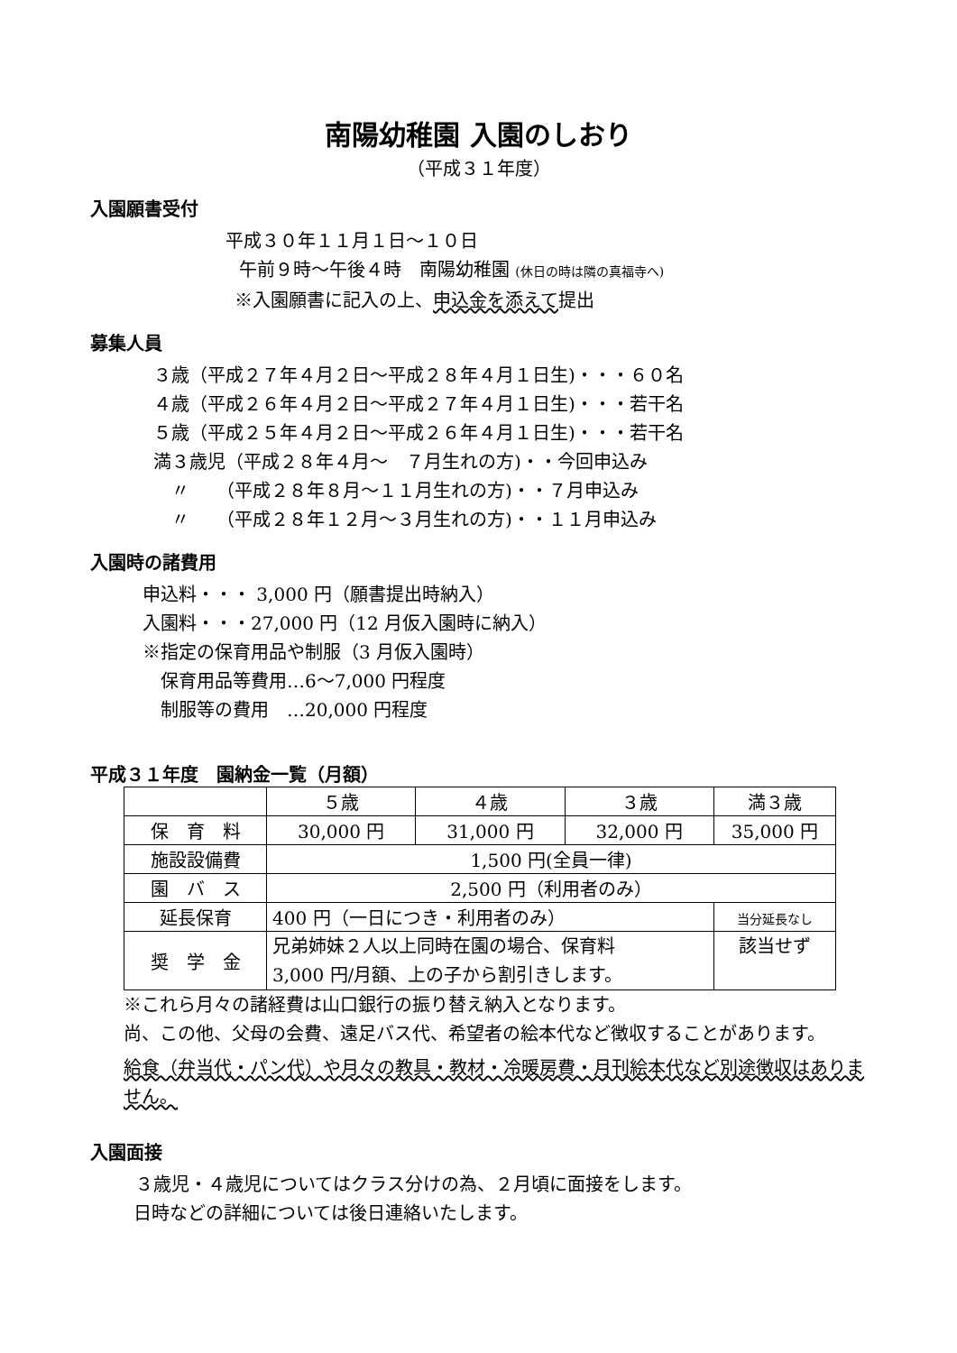南陽幼稚園 入園のしおり
（平成３１年度）
入園願書受付
平成３０年１１月１日～１０日
午前９時～午後４時　南陽幼稚園 (休日の時は隣の真福寺へ)
※入園願書に記入の上、申込金を添えて提出
募集人員
３歳（平成２７年４月２日～平成２８年４月１日生)・・・６０名
４歳（平成２６年４月２日～平成２７年４月１日生)・・・若干名
５歳（平成２５年４月２日～平成２６年４月１日生)・・・若干名
満３歳児（平成２８年４月～　７月生れの方)・・今回申込み
　〃　　（平成２８年８月～１１月生れの方)・・７月申込み
　〃　　（平成２８年１２月～３月生れの方)・・１１月申込み
入園時の諸費用
申込料・・・ 3,000 円（願書提出時納入）
入園料・・・27,000 円（12 月仮入園時に納入）
※指定の保育用品や制服（3 月仮入園時）
　保育用品等費用…6～7,000 円程度
　制服等の費用　…20,000 円程度
平成３１年度　園納金一覧（月額）
| | ５歳 | ４歳 | ３歳 | 満３歳 |
| 保 育 料 | 30,000 円 | 31,000 円 | 32,000 円 | 35,000 円 |
| 施設設備費 | 1,500 円(全員一律) | | | |
| 園 バ ス | 2,500 円（利用者のみ） | | | |
| 延長保育 | 400 円（一日につき・利用者のみ） | | | 当分延長なし |
| 奨 学 金 | 兄弟姉妹２人以上同時在園の場合、保育料 3,000 円/月額、上の子から割引きします。 | | | 該当せず |
※これら月々の諸経費は山口銀行の振り替え納入となります。
尚、この他、父母の会費、遠足バス代、希望者の絵本代など徴収することがあります。
給食（弁当代・パン代）や月々の教具・教材・冷暖房費・月刊絵本代など別途徴収はありません。
入園面接
３歳児・４歳児についてはクラス分けの為、２月頃に面接をします。
日時などの詳細については後日連絡いたします。